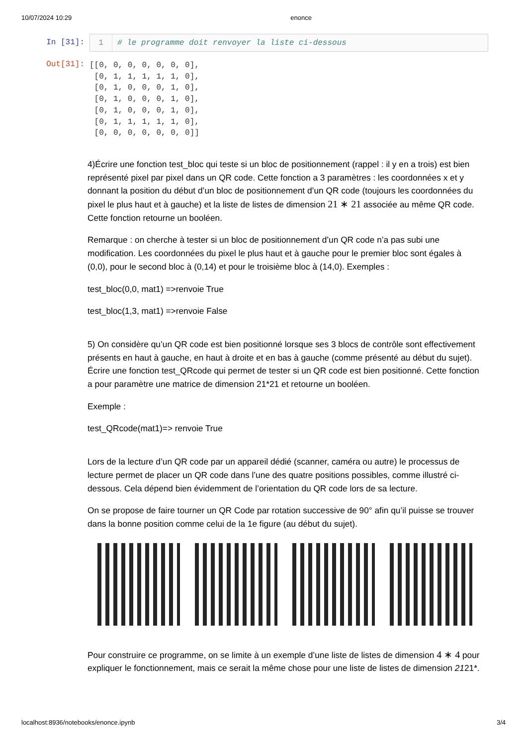10/07/2024 10:29 enonce
In [31]: 1 # le programme doit renvoyer la liste ci-dessous
Out[31]:
[[0, 0, 0, 0, 0, 0, 0],
 [0, 1, 1, 1, 1, 1, 0],
 [0, 1, 0, 0, 0, 1, 0],
 [0, 1, 0, 0, 0, 1, 0],
 [0, 1, 0, 0, 0, 1, 0],
 [0, 1, 1, 1, 1, 1, 0],
 [0, 0, 0, 0, 0, 0, 0]]
4)Écrire une fonction test_bloc qui teste si un bloc de positionnement (rappel : il y en a trois) est bien représenté pixel par pixel dans un QR code. Cette fonction a 3 paramètres : les coordonnées x et y donnant la position du début d’un bloc de positionnement d’un QR code (toujours les coordonnées du pixel le plus haut et à gauche) et la liste de listes de dimension 21 ∗ 21 associée au même QR code. Cette fonction retourne un booléen.
Remarque : on cherche à tester si un bloc de positionnement d’un QR code n’a pas subi une modification. Les coordonnées du pixel le plus haut et à gauche pour le premier bloc sont égales à (0,0), pour le second bloc à (0,14) et pour le troisième bloc à (14,0). Exemples :
test_bloc(0,0, mat1) =>renvoie True
test_bloc(1,3, mat1) =>renvoie False
5) On considère qu’un QR code est bien positionné lorsque ses 3 blocs de contrôle sont effectivement présents en haut à gauche, en haut à droite et en bas à gauche (comme présenté au début du sujet). Écrire une fonction test_QRcode qui permet de tester si un QR code est bien positionné. Cette fonction a pour paramètre une matrice de dimension 21*21 et retourne un booléen.
Exemple :
test_QRcode(mat1)=> renvoie True
Lors de la lecture d’un QR code par un appareil dédié (scanner, caméra ou autre) le processus de lecture permet de placer un QR code dans l’une des quatre positions possibles, comme illustré ci-dessous. Cela dépend bien évidemment de l’orientation du QR code lors de sa lecture.
On se propose de faire tourner un QR Code par rotation successive de 90° afin qu’il puisse se trouver dans la bonne position comme celui de la 1e figure (au début du sujet).
Pour construire ce programme, on se limite à un exemple d’une liste de listes de dimension 4 ∗ 4 pour expliquer le fonctionnement, mais ce serait la même chose pour une liste de listes de dimension 2121*.
localhost:8936/notebooks/enonce.ipynb 3/4